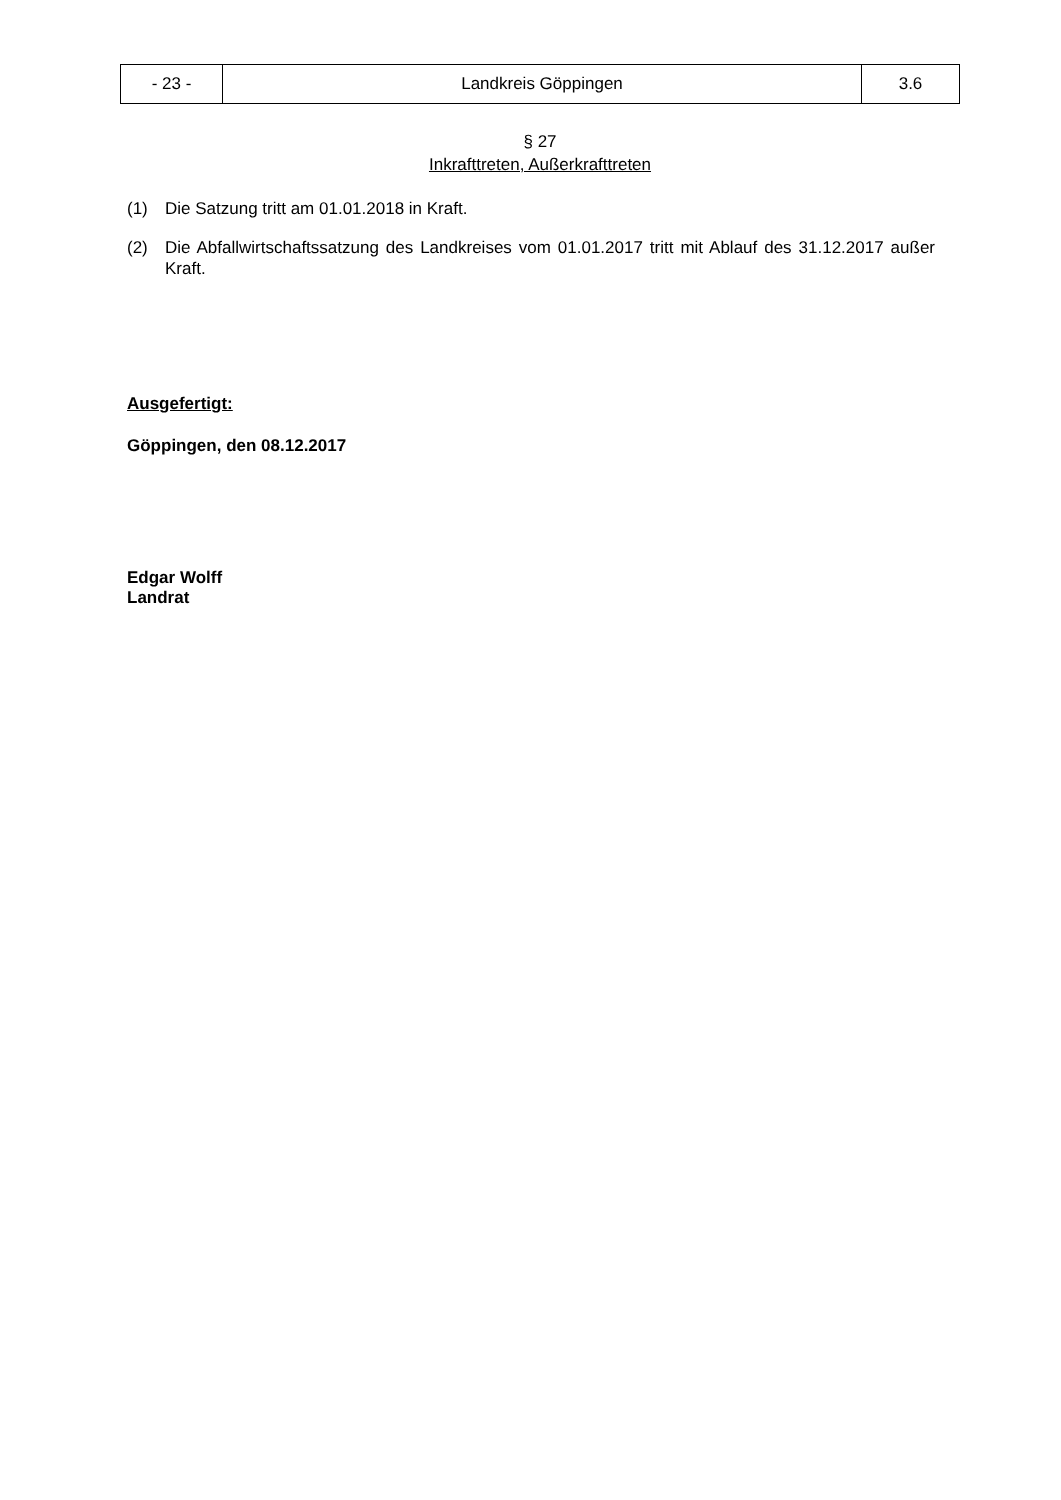| - 23 - | Landkreis Göppingen | 3.6 |
§ 27
Inkrafttreten, Außerkrafttreten
(1) Die Satzung tritt am 01.01.2018 in Kraft.
(2) Die Abfallwirtschaftssatzung des Landkreises vom 01.01.2017 tritt mit Ablauf des 31.12.2017 außer Kraft.
Ausgefertigt:
Göppingen, den 08.12.2017
Edgar Wolff
Landrat